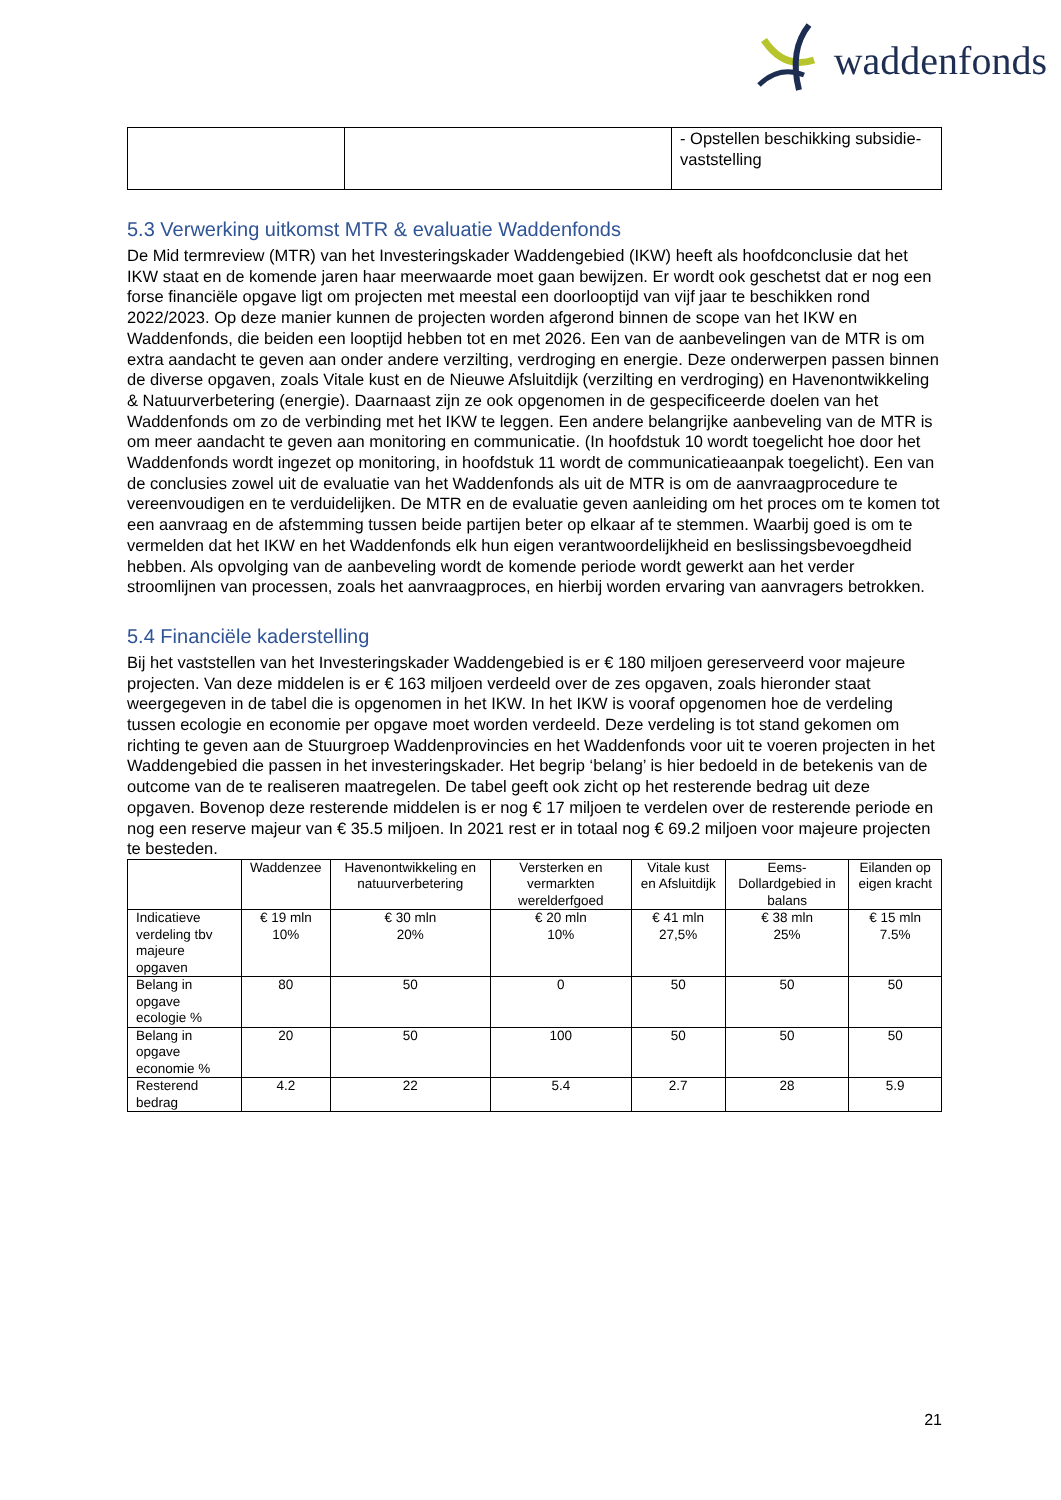waddenfonds
| | | - Opstellen beschikking subsidie-vaststelling |
5.3 Verwerking uitkomst MTR & evaluatie Waddenfonds
De Mid termreview (MTR) van het Investeringskader Waddengebied (IKW) heeft als hoofdconclusie dat het IKW staat en de komende jaren haar meerwaarde moet gaan bewijzen. Er wordt ook geschetst dat er nog een forse financiële opgave ligt om projecten met meestal een doorlooptijd van vijf jaar te beschikken rond 2022/2023. Op deze manier kunnen de projecten worden afgerond binnen de scope van het IKW en Waddenfonds, die beiden een looptijd hebben tot en met 2026. Een van de aanbevelingen van de MTR is om extra aandacht te geven aan onder andere verzilting, verdroging en energie. Deze onderwerpen passen binnen de diverse opgaven, zoals Vitale kust en de Nieuwe Afsluitdijk (verzilting en verdroging) en Havenontwikkeling & Natuurverbetering (energie). Daarnaast zijn ze ook opgenomen in de gespecificeerde doelen van het Waddenfonds om zo de verbinding met het IKW te leggen. Een andere belangrijke aanbeveling van de MTR is om meer aandacht te geven aan monitoring en communicatie. (In hoofdstuk 10 wordt toegelicht hoe door het Waddenfonds wordt ingezet op monitoring, in hoofdstuk 11 wordt de communicatieaanpak toegelicht). Een van de conclusies zowel uit de evaluatie van het Waddenfonds als uit de MTR is om de aanvraagprocedure te vereenvoudigen en te verduidelijken. De MTR en de evaluatie geven aanleiding om het proces om te komen tot een aanvraag en de afstemming tussen beide partijen beter op elkaar af te stemmen. Waarbij goed is om te vermelden dat het IKW en het Waddenfonds elk hun eigen verantwoordelijkheid en beslissingsbevoegdheid hebben. Als opvolging van de aanbeveling wordt de komende periode wordt gewerkt aan het verder stroomlijnen van processen, zoals het aanvraagproces, en hierbij worden ervaring van aanvragers betrokken.
5.4 Financiële kaderstelling
Bij het vaststellen van het Investeringskader Waddengebied is er € 180 miljoen gereserveerd voor majeure projecten. Van deze middelen is er € 163 miljoen verdeeld over de zes opgaven, zoals hieronder staat weergegeven in de tabel die is opgenomen in het IKW. In het IKW is vooraf opgenomen hoe de verdeling tussen ecologie en economie per opgave moet worden verdeeld. Deze verdeling is tot stand gekomen om richting te geven aan de Stuurgroep Waddenprovincies en het Waddenfonds voor uit te voeren projecten in het Waddengebied die passen in het investeringskader. Het begrip ‘belang’ is hier bedoeld in de betekenis van de outcome van de te realiseren maatregelen. De tabel geeft ook zicht op het resterende bedrag uit deze opgaven. Bovenop deze resterende middelen is er nog € 17 miljoen te verdelen over de resterende periode en nog een reserve majeur van € 35.5 miljoen. In 2021 rest er in totaal nog € 69.2 miljoen voor majeure projecten te besteden.
| | Waddenzee | Havenontwikkeling en natuurverbetering | Versterken en vermarkten werelderfgoed | Vitale kust en Afsluitdijk | Eems-Dollardgebied in balans | Eilanden op eigen kracht |
| --- | --- | --- | --- | --- | --- | --- |
| Indicatieve verdeling tbv majeure opgaven | € 19 mln 10% | € 30 mln 20% | € 20 mln 10% | € 41 mln 27,5% | € 38 mln 25% | € 15 mln 7.5% |
| Belang in opgave ecologie % | 80 | 50 | 0 | 50 | 50 | 50 |
| Belang in opgave economie % | 20 | 50 | 100 | 50 | 50 | 50 |
| Resterend bedrag | 4.2 | 22 | 5.4 | 2.7 | 28 | 5.9 |
21